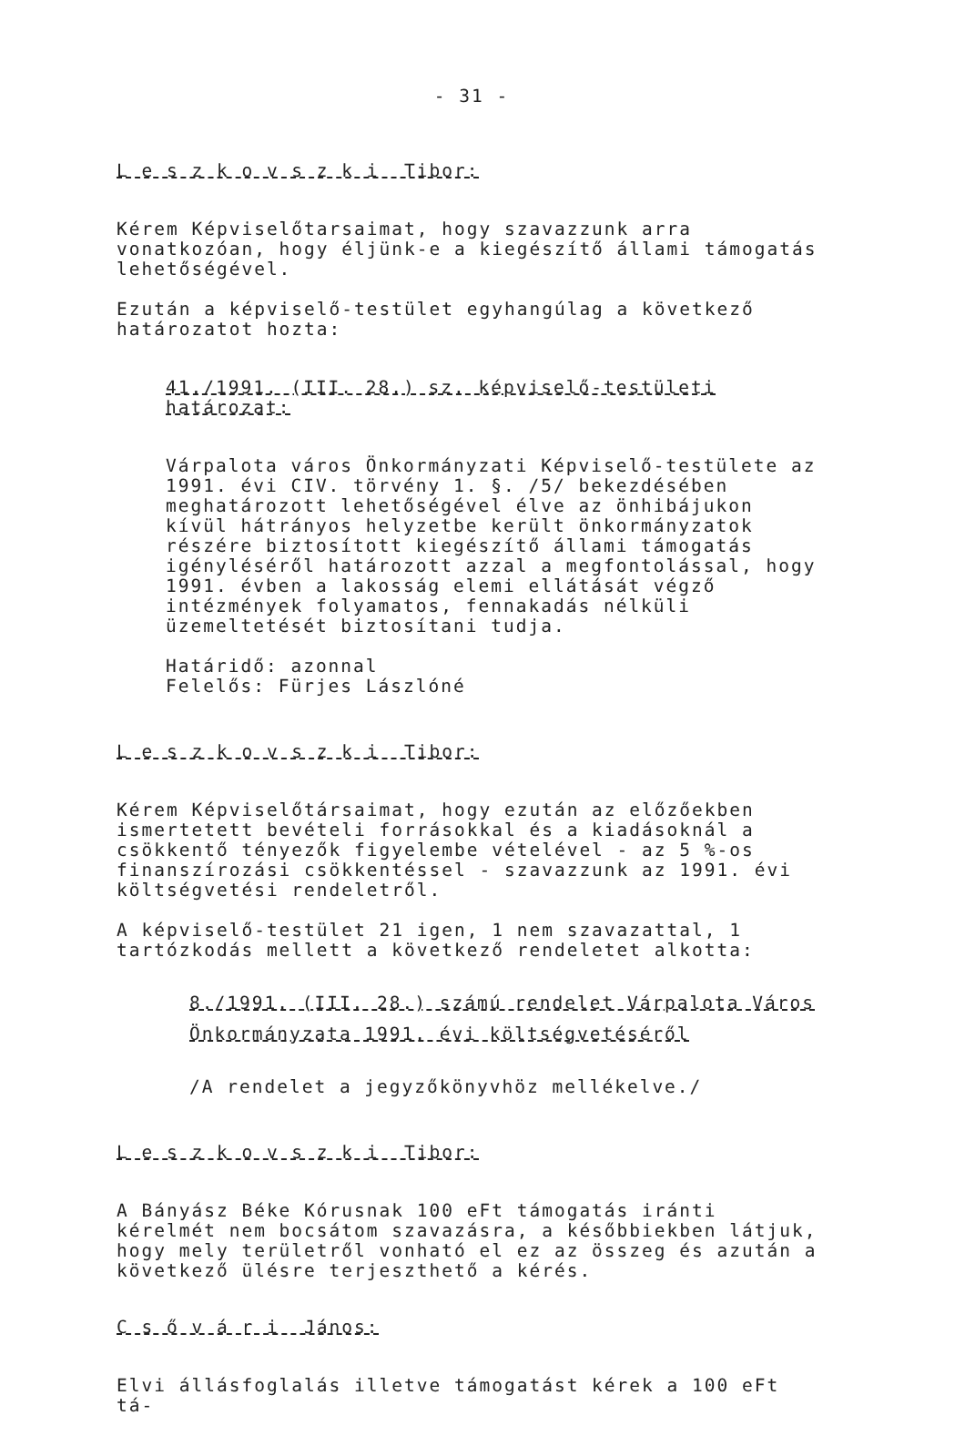- 31 -
L e s z k o v s z k i Tibor:
Kérem Képviselőtarsaimat, hogy szavazzunk arra vonatkozóan, hogy éljünk-e a kiegészítő állami támogatás lehetőségével.
Ezután a képviselő-testület egyhangúlag a következő határozatot hozta:
41./1991. (III. 28.) sz. képviselő-testületi határozat:
Várpalota város Önkormányzati Képviselő-testülete az 1991. évi CIV. törvény 1. §. /5/ bekezdésében meghatározott lehetőségével élve az önhibájukon kívül hátrányos helyzetbe került önkormányzatok részére biztosított kiegészítő állami támogatás igényléséről határozott azzal a megfontolással, hogy 1991. évben a lakosság elemi ellátását végző intézmények folyamatos, fennakadás nélküli üzemeltetését biztosítani tudja.
Határidő: azonnal
Felelős: Fürjes Lászlóné
L e s z k o v s z k i Tibor:
Kérem Képviselőtársaimat, hogy ezután az előzőekben ismertetett bevételi forrásokkal és a kiadásoknál a csökkentő tényezők figyelembe vételével - az 5 %-os finanszírozási csökkentéssel - szavazzunk az 1991. évi költségvetési rendeletről.
A képviselő-testület 21 igen, 1 nem szavazattal, 1 tartózkodás mellett a következő rendeletet alkotta:
8./1991. (III. 28.) számú rendelet Várpalota Város Önkormányzata 1991. évi költségvetéséről
/A rendelet a jegyzőkönyvhöz mellékelve./
L e s z k o v s z k i Tibor:
A Bányász Béke Kórusnak 100 eFt támogatás iránti kérelmét nem bocsátom szavazásra, a későbbiekben látjuk, hogy mely területről vonható el ez az összeg és azután a következő ülésre terjeszthető a kérés.
C s ő v á r i János:
Elvi állásfoglalás illetve támogatást kérek a 100 eFt tá-